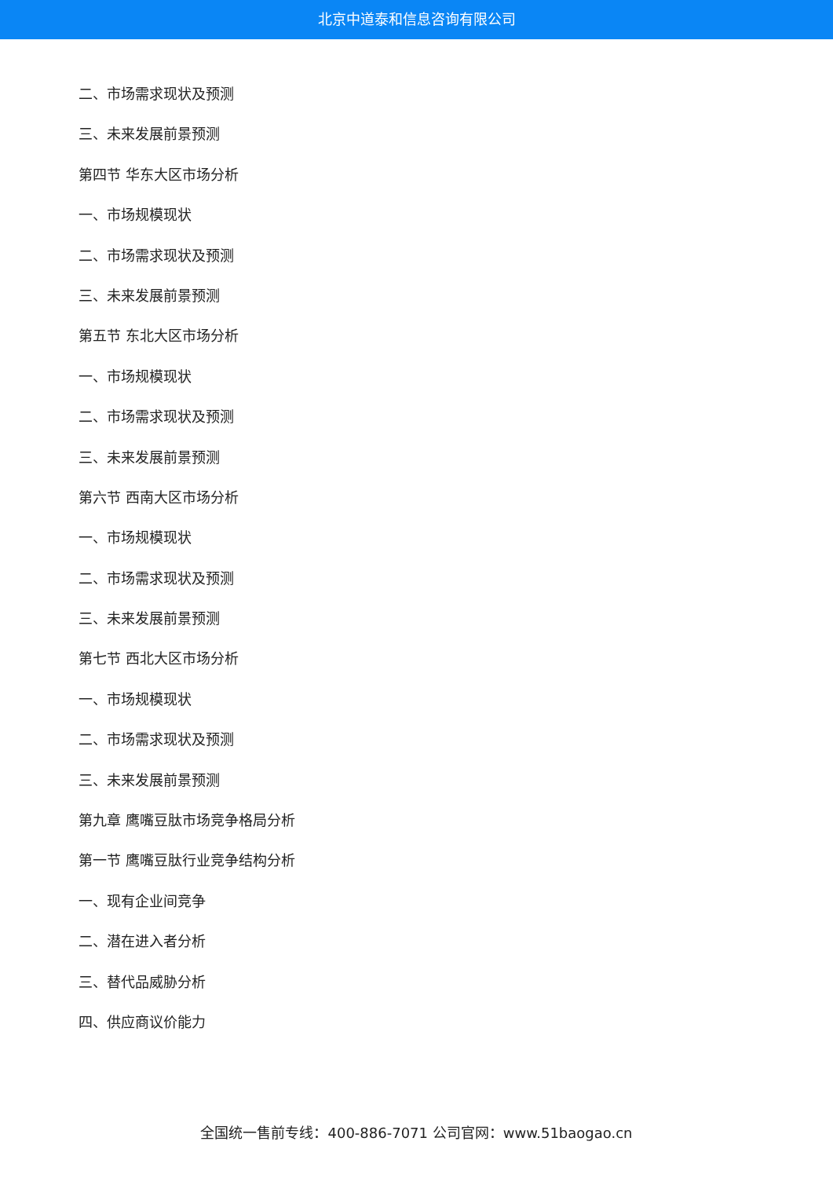北京中道泰和信息咨询有限公司
二、市场需求现状及预测
三、未来发展前景预测
第四节 华东大区市场分析
一、市场规模现状
二、市场需求现状及预测
三、未来发展前景预测
第五节 东北大区市场分析
一、市场规模现状
二、市场需求现状及预测
三、未来发展前景预测
第六节 西南大区市场分析
一、市场规模现状
二、市场需求现状及预测
三、未来发展前景预测
第七节 西北大区市场分析
一、市场规模现状
二、市场需求现状及预测
三、未来发展前景预测
第九章 鹰嘴豆肽市场竞争格局分析
第一节 鹰嘴豆肽行业竞争结构分析
一、现有企业间竞争
二、潜在进入者分析
三、替代品威胁分析
四、供应商议价能力
全国统一售前专线：400-886-7071 公司官网：www.51baogao.cn